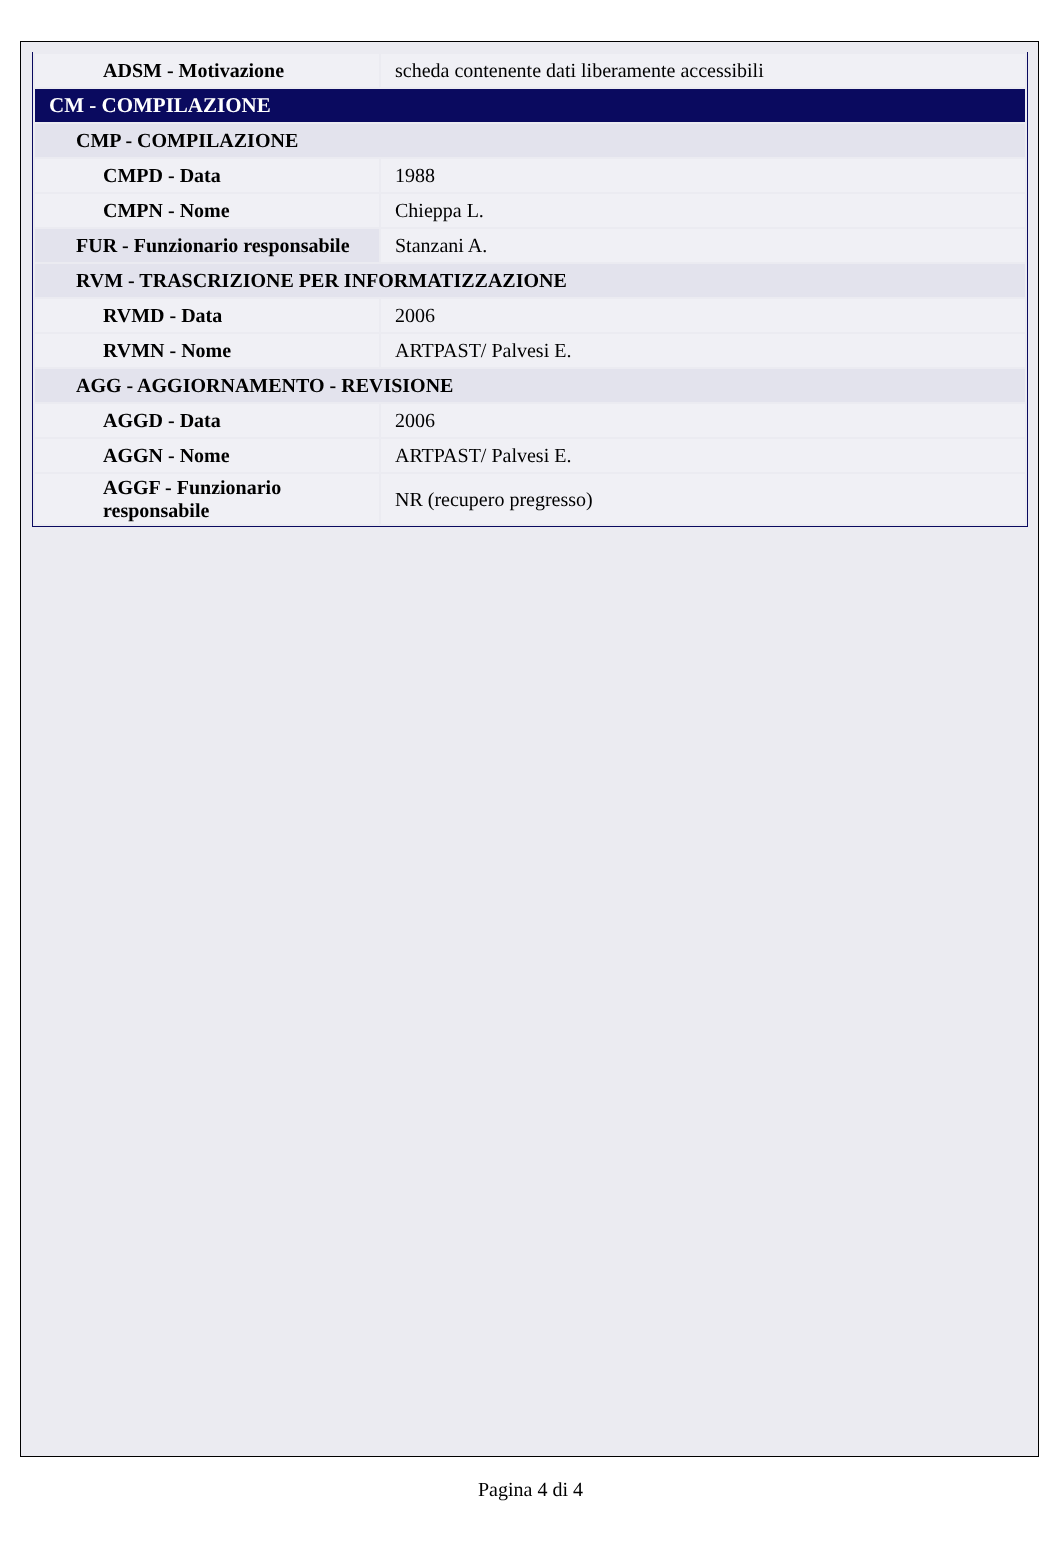| ADSM - Motivazione | scheda contenente dati liberamente accessibili |
| CM - COMPILAZIONE | |
| CMP - COMPILAZIONE | |
| CMPD - Data | 1988 |
| CMPN - Nome | Chieppa L. |
| FUR - Funzionario responsabile | Stanzani A. |
| RVM - TRASCRIZIONE PER INFORMATIZZAZIONE | |
| RVMD - Data | 2006 |
| RVMN - Nome | ARTPAST/ Palvesi E. |
| AGG - AGGIORNAMENTO - REVISIONE | |
| AGGD - Data | 2006 |
| AGGN - Nome | ARTPAST/ Palvesi E. |
| AGGF - Funzionario responsabile | NR (recupero pregresso) |
Pagina 4 di 4